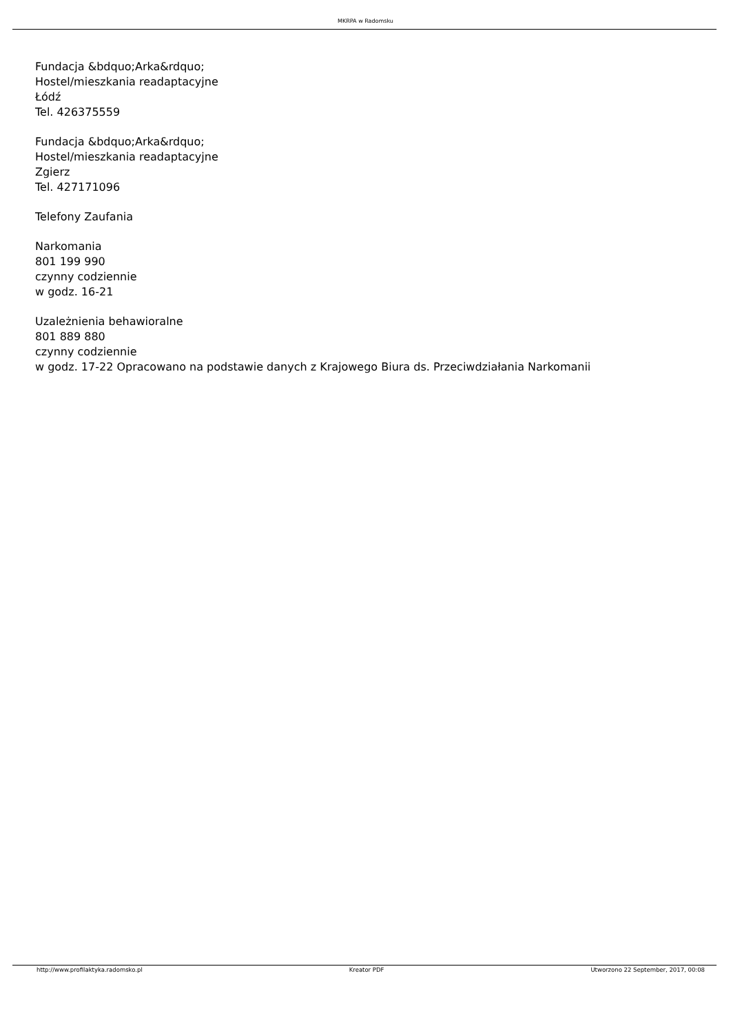MKRPA w Radomsku
Fundacja &bdquo;Arka&rdquo;
Hostel/mieszkania readaptacyjne
Łódź
Tel. 426375559
Fundacja &bdquo;Arka&rdquo;
Hostel/mieszkania readaptacyjne
Zgierz
Tel. 427171096
Telefony Zaufania
Narkomania
801 199 990
czynny codziennie
w godz. 16-21
Uzależnienia behawioralne
801 889 880
czynny codziennie
w godz. 17-22 Opracowano na podstawie danych z Krajowego Biura ds. Przeciwdziałania Narkomanii
http://www.profilaktyka.radomsko.pl Kreator PDF Utworzono 22 September, 2017, 00:08